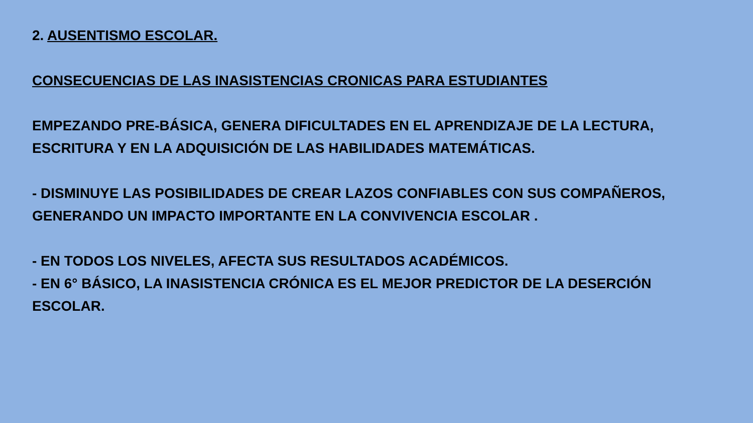2. AUSENTISMO ESCOLAR.
CONSECUENCIAS DE LAS INASISTENCIAS CRONICAS PARA ESTUDIANTES
EMPEZANDO PRE-BÁSICA, GENERA DIFICULTADES EN EL APRENDIZAJE DE LA LECTURA,
ESCRITURA Y EN LA ADQUISICIÓN DE LAS HABILIDADES MATEMÁTICAS.
- DISMINUYE LAS POSIBILIDADES DE CREAR LAZOS CONFIABLES CON SUS COMPAÑEROS,
GENERANDO UN IMPACTO IMPORTANTE EN LA CONVIVENCIA ESCOLAR .
- EN TODOS LOS NIVELES, AFECTA SUS RESULTADOS ACADÉMICOS.
- EN 6° BÁSICO, LA INASISTENCIA CRÓNICA ES EL MEJOR PREDICTOR DE LA DESERCIÓN
ESCOLAR.